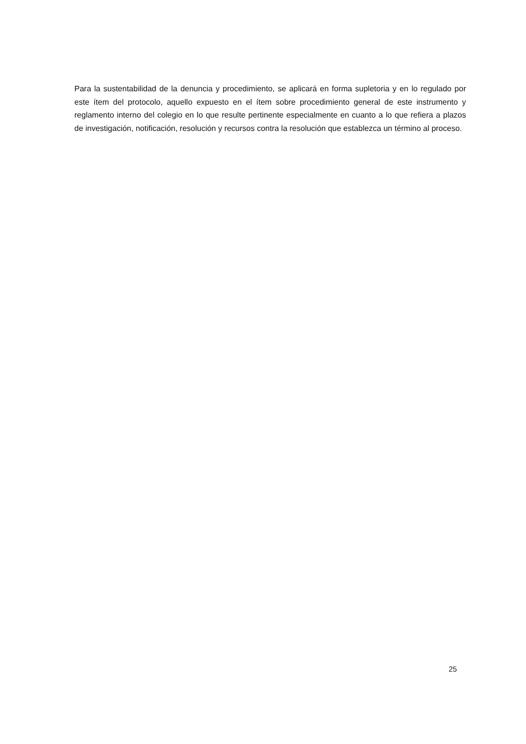Para la sustentabilidad de la denuncia y procedimiento, se aplicará en forma supletoria y en lo regulado por este ítem del protocolo, aquello expuesto en el ítem sobre procedimiento general de este instrumento y reglamento interno del colegio en lo que resulte pertinente especialmente en cuanto a lo que refiera a plazos de investigación, notificación, resolución y recursos contra la resolución que establezca un término al proceso.
25